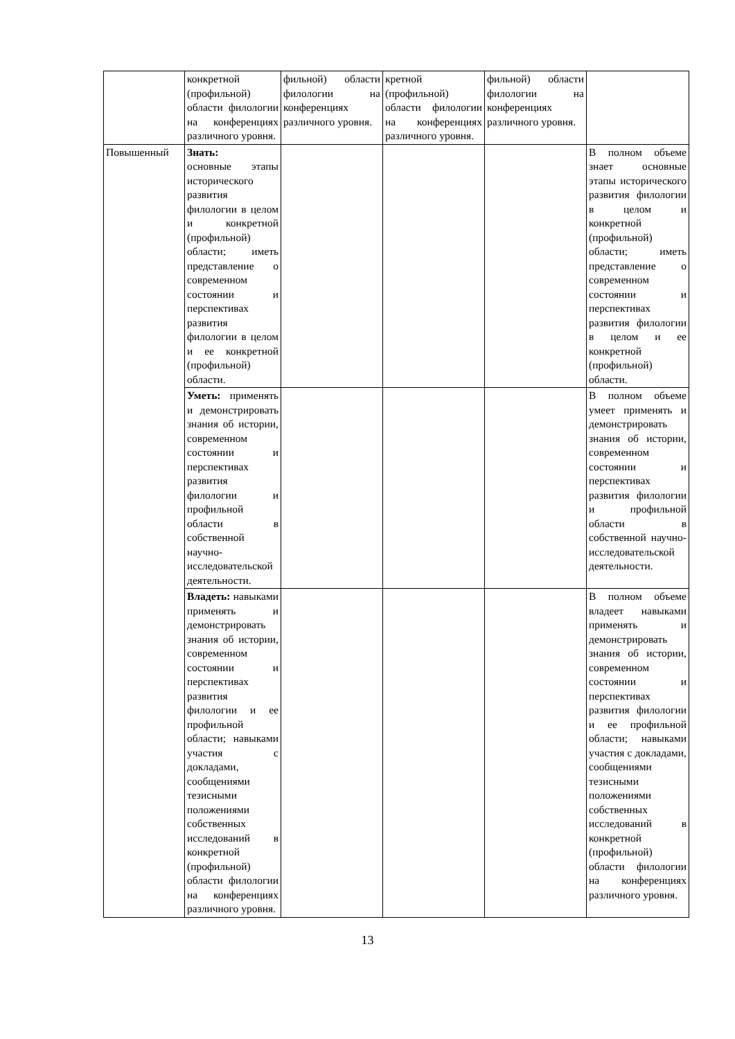| | конкретной (профильной) области филологии на конференциях различного уровня. | фильной) области филологии на конференциях различного уровня. | кретной (профильной) области филологии на конференциях различного уровня. | фильной) области филологии на конференциях различного уровня. | |
| Повышенный | Знать: основные этапы исторического развития филологии в целом и конкретной (профильной) области; иметь представление о современном состоянии и перспективах развития филологии в целом и ее конкретной (профильной) области. | | | | В полном объеме знает основные этапы исторического развития филологии в целом и конкретной (профильной) области; иметь представление о современном состоянии и перспективах развития филологии в целом и ее конкретной (профильной) области. |
| | Уметь: применять и демонстрировать знания об истории, современном состоянии и перспективах развития филологии и профильной области в собственной научно-исследовательской деятельности. | | | | В полном объеме умеет применять и демонстрировать знания об истории, современном состоянии и перспективах развития филологии и профильной области в собственной научно-исследовательской деятельности. |
| | Владеть: навыками применять и демонстрировать знания об истории, современном состоянии и перспективах развития филологии и ее профильной области; навыками участия с докладами, сообщениями тезисными положениями собственных исследований в конкретной (профильной) области филологии на конференциях различного уровня. | | | | В полном объеме владеет навыками применять и демонстрировать знания об истории, современном состоянии и перспективах развития филологии и ее профильной области; навыками участия с докладами, сообщениями тезисными положениями собственных исследований в конкретной (профильной) области филологии на конференциях различного уровня. |
13